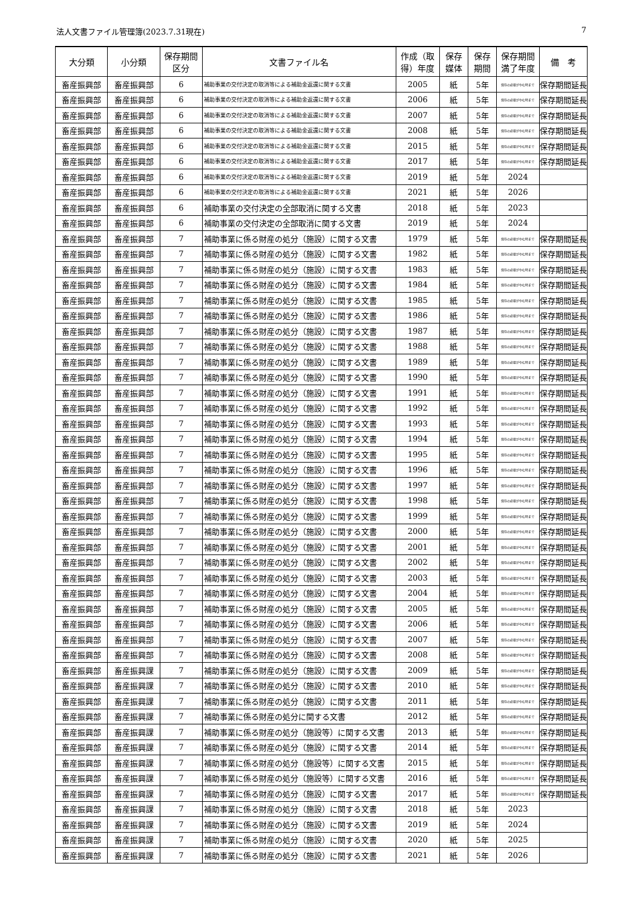法人文書ファイル管理簿(2023.7.31現在) 7
| 大分類 | 小分類 | 保存期間 区分 | 文書ファイル名 | 作成（取 得）年度 | 保存 媒体 | 保存 期間 | 保存期間 満了年度 | 備 考 |
| --- | --- | --- | --- | --- | --- | --- | --- | --- |
| 畜産振興部 | 畜産振興部 | 6 | 補助事業の交付決定の取消等による補助金返還に関する文書 | 2005 | 紙 | 5年 | 保存の必要がやむ時まで | 保存期間延長 |
| 畜産振興部 | 畜産振興部 | 6 | 補助事業の交付決定の取消等による補助金返還に関する文書 | 2006 | 紙 | 5年 | 保存の必要がやむ時まで | 保存期間延長 |
| 畜産振興部 | 畜産振興部 | 6 | 補助事業の交付決定の取消等による補助金返還に関する文書 | 2007 | 紙 | 5年 | 保存の必要がやむ時まで | 保存期間延長 |
| 畜産振興部 | 畜産振興部 | 6 | 補助事業の交付決定の取消等による補助金返還に関する文書 | 2008 | 紙 | 5年 | 保存の必要がやむ時まで | 保存期間延長 |
| 畜産振興部 | 畜産振興部 | 6 | 補助事業の交付決定の取消等による補助金返還に関する文書 | 2015 | 紙 | 5年 | 保存の必要がやむ時まで | 保存期間延長 |
| 畜産振興部 | 畜産振興部 | 6 | 補助事業の交付決定の取消等による補助金返還に関する文書 | 2017 | 紙 | 5年 | 保存の必要がやむ時まで | 保存期間延長 |
| 畜産振興部 | 畜産振興部 | 6 | 補助事業の交付決定の取消等による補助金返還に関する文書 | 2019 | 紙 | 5年 | 2024 | |
| 畜産振興部 | 畜産振興部 | 6 | 補助事業の交付決定の取消等による補助金返還に関する文書 | 2021 | 紙 | 5年 | 2026 | |
| 畜産振興部 | 畜産振興部 | 6 | 補助事業の交付決定の全部取消に関する文書 | 2018 | 紙 | 5年 | 2023 | |
| 畜産振興部 | 畜産振興部 | 6 | 補助事業の交付決定の全部取消に関する文書 | 2019 | 紙 | 5年 | 2024 | |
| 畜産振興部 | 畜産振興部 | 7 | 補助事業に係る財産の処分（施設）に関する文書 | 1979 | 紙 | 5年 | 保存の必要がやむ時まで | 保存期間延長 |
| 畜産振興部 | 畜産振興部 | 7 | 補助事業に係る財産の処分（施設）に関する文書 | 1982 | 紙 | 5年 | 保存の必要がやむ時まで | 保存期間延長 |
| 畜産振興部 | 畜産振興部 | 7 | 補助事業に係る財産の処分（施設）に関する文書 | 1983 | 紙 | 5年 | 保存の必要がやむ時まで | 保存期間延長 |
| 畜産振興部 | 畜産振興部 | 7 | 補助事業に係る財産の処分（施設）に関する文書 | 1984 | 紙 | 5年 | 保存の必要がやむ時まで | 保存期間延長 |
| 畜産振興部 | 畜産振興部 | 7 | 補助事業に係る財産の処分（施設）に関する文書 | 1985 | 紙 | 5年 | 保存の必要がやむ時まで | 保存期間延長 |
| 畜産振興部 | 畜産振興部 | 7 | 補助事業に係る財産の処分（施設）に関する文書 | 1986 | 紙 | 5年 | 保存の必要がやむ時まで | 保存期間延長 |
| 畜産振興部 | 畜産振興部 | 7 | 補助事業に係る財産の処分（施設）に関する文書 | 1987 | 紙 | 5年 | 保存の必要がやむ時まで | 保存期間延長 |
| 畜産振興部 | 畜産振興部 | 7 | 補助事業に係る財産の処分（施設）に関する文書 | 1988 | 紙 | 5年 | 保存の必要がやむ時まで | 保存期間延長 |
| 畜産振興部 | 畜産振興部 | 7 | 補助事業に係る財産の処分（施設）に関する文書 | 1989 | 紙 | 5年 | 保存の必要がやむ時まで | 保存期間延長 |
| 畜産振興部 | 畜産振興部 | 7 | 補助事業に係る財産の処分（施設）に関する文書 | 1990 | 紙 | 5年 | 保存の必要がやむ時まで | 保存期間延長 |
| 畜産振興部 | 畜産振興部 | 7 | 補助事業に係る財産の処分（施設）に関する文書 | 1991 | 紙 | 5年 | 保存の必要がやむ時まで | 保存期間延長 |
| 畜産振興部 | 畜産振興部 | 7 | 補助事業に係る財産の処分（施設）に関する文書 | 1992 | 紙 | 5年 | 保存の必要がやむ時まで | 保存期間延長 |
| 畜産振興部 | 畜産振興部 | 7 | 補助事業に係る財産の処分（施設）に関する文書 | 1993 | 紙 | 5年 | 保存の必要がやむ時まで | 保存期間延長 |
| 畜産振興部 | 畜産振興部 | 7 | 補助事業に係る財産の処分（施設）に関する文書 | 1994 | 紙 | 5年 | 保存の必要がやむ時まで | 保存期間延長 |
| 畜産振興部 | 畜産振興部 | 7 | 補助事業に係る財産の処分（施設）に関する文書 | 1995 | 紙 | 5年 | 保存の必要がやむ時まで | 保存期間延長 |
| 畜産振興部 | 畜産振興部 | 7 | 補助事業に係る財産の処分（施設）に関する文書 | 1996 | 紙 | 5年 | 保存の必要がやむ時まで | 保存期間延長 |
| 畜産振興部 | 畜産振興部 | 7 | 補助事業に係る財産の処分（施設）に関する文書 | 1997 | 紙 | 5年 | 保存の必要がやむ時まで | 保存期間延長 |
| 畜産振興部 | 畜産振興部 | 7 | 補助事業に係る財産の処分（施設）に関する文書 | 1998 | 紙 | 5年 | 保存の必要がやむ時まで | 保存期間延長 |
| 畜産振興部 | 畜産振興部 | 7 | 補助事業に係る財産の処分（施設）に関する文書 | 1999 | 紙 | 5年 | 保存の必要がやむ時まで | 保存期間延長 |
| 畜産振興部 | 畜産振興部 | 7 | 補助事業に係る財産の処分（施設）に関する文書 | 2000 | 紙 | 5年 | 保存の必要がやむ時まで | 保存期間延長 |
| 畜産振興部 | 畜産振興部 | 7 | 補助事業に係る財産の処分（施設）に関する文書 | 2001 | 紙 | 5年 | 保存の必要がやむ時まで | 保存期間延長 |
| 畜産振興部 | 畜産振興部 | 7 | 補助事業に係る財産の処分（施設）に関する文書 | 2002 | 紙 | 5年 | 保存の必要がやむ時まで | 保存期間延長 |
| 畜産振興部 | 畜産振興部 | 7 | 補助事業に係る財産の処分（施設）に関する文書 | 2003 | 紙 | 5年 | 保存の必要がやむ時まで | 保存期間延長 |
| 畜産振興部 | 畜産振興部 | 7 | 補助事業に係る財産の処分（施設）に関する文書 | 2004 | 紙 | 5年 | 保存の必要がやむ時まで | 保存期間延長 |
| 畜産振興部 | 畜産振興部 | 7 | 補助事業に係る財産の処分（施設）に関する文書 | 2005 | 紙 | 5年 | 保存の必要がやむ時まで | 保存期間延長 |
| 畜産振興部 | 畜産振興部 | 7 | 補助事業に係る財産の処分（施設）に関する文書 | 2006 | 紙 | 5年 | 保存の必要がやむ時まで | 保存期間延長 |
| 畜産振興部 | 畜産振興部 | 7 | 補助事業に係る財産の処分（施設）に関する文書 | 2007 | 紙 | 5年 | 保存の必要がやむ時まで | 保存期間延長 |
| 畜産振興部 | 畜産振興部 | 7 | 補助事業に係る財産の処分（施設）に関する文書 | 2008 | 紙 | 5年 | 保存の必要がやむ時まで | 保存期間延長 |
| 畜産振興部 | 畜産振興課 | 7 | 補助事業に係る財産の処分（施設）に関する文書 | 2009 | 紙 | 5年 | 保存の必要がやむ時まで | 保存期間延長 |
| 畜産振興部 | 畜産振興課 | 7 | 補助事業に係る財産の処分（施設）に関する文書 | 2010 | 紙 | 5年 | 保存の必要がやむ時まで | 保存期間延長 |
| 畜産振興部 | 畜産振興課 | 7 | 補助事業に係る財産の処分（施設）に関する文書 | 2011 | 紙 | 5年 | 保存の必要がやむ時まで | 保存期間延長 |
| 畜産振興部 | 畜産振興課 | 7 | 補助事業に係る財産の処分に関する文書 | 2012 | 紙 | 5年 | 保存の必要がやむ時まで | 保存期間延長 |
| 畜産振興部 | 畜産振興課 | 7 | 補助事業に係る財産の処分（施設等）に関する文書 | 2013 | 紙 | 5年 | 保存の必要がやむ時まで | 保存期間延長 |
| 畜産振興部 | 畜産振興課 | 7 | 補助事業に係る財産の処分（施設）に関する文書 | 2014 | 紙 | 5年 | 保存の必要がやむ時まで | 保存期間延長 |
| 畜産振興部 | 畜産振興課 | 7 | 補助事業に係る財産の処分（施設等）に関する文書 | 2015 | 紙 | 5年 | 保存の必要がやむ時まで | 保存期間延長 |
| 畜産振興部 | 畜産振興課 | 7 | 補助事業に係る財産の処分（施設等）に関する文書 | 2016 | 紙 | 5年 | 保存の必要がやむ時まで | 保存期間延長 |
| 畜産振興部 | 畜産振興課 | 7 | 補助事業に係る財産の処分（施設）に関する文書 | 2017 | 紙 | 5年 | 保存の必要がやむ時まで | 保存期間延長 |
| 畜産振興部 | 畜産振興課 | 7 | 補助事業に係る財産の処分（施設）に関する文書 | 2018 | 紙 | 5年 | 2023 | |
| 畜産振興部 | 畜産振興課 | 7 | 補助事業に係る財産の処分（施設）に関する文書 | 2019 | 紙 | 5年 | 2024 | |
| 畜産振興部 | 畜産振興課 | 7 | 補助事業に係る財産の処分（施設）に関する文書 | 2020 | 紙 | 5年 | 2025 | |
| 畜産振興部 | 畜産振興課 | 7 | 補助事業に係る財産の処分（施設）に関する文書 | 2021 | 紙 | 5年 | 2026 | |